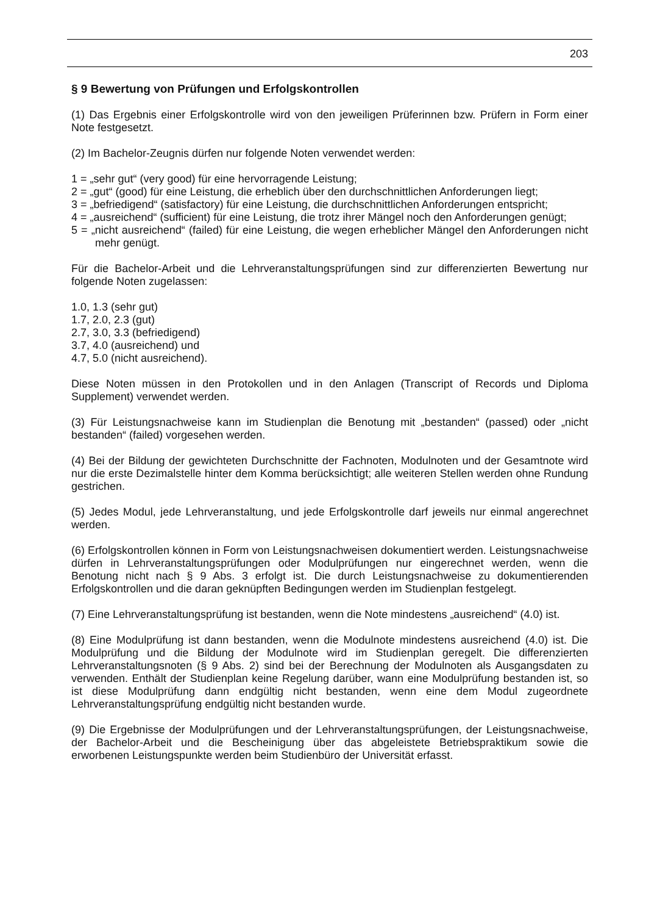203
§ 9 Bewertung von Prüfungen und Erfolgskontrollen
(1) Das Ergebnis einer Erfolgskontrolle wird von den jeweiligen Prüferinnen bzw. Prüfern in Form einer Note festgesetzt.
(2) Im Bachelor-Zeugnis dürfen nur folgende Noten verwendet werden:
1 = „sehr gut“ (very good) für eine hervorragende Leistung;
2 = „gut“ (good) für eine Leistung, die erheblich über den durchschnittlichen Anforderungen liegt;
3 = „befriedigend“ (satisfactory) für eine Leistung, die durchschnittlichen Anforderungen entspricht;
4 = „ausreichend“ (sufficient) für eine Leistung, die trotz ihrer Mängel noch den Anforderungen genügt;
5 = „nicht ausreichend“ (failed) für eine Leistung, die wegen erheblicher Mängel den Anforderungen nicht mehr genügt.
Für die Bachelor-Arbeit und die Lehrveranstaltungsprüfungen sind zur differenzierten Bewertung nur folgende Noten zugelassen:
1.0, 1.3 (sehr gut)
1.7, 2.0, 2.3 (gut)
2.7, 3.0, 3.3 (befriedigend)
3.7, 4.0 (ausreichend) und
4.7, 5.0 (nicht ausreichend).
Diese Noten müssen in den Protokollen und in den Anlagen (Transcript of Records und Diploma Supplement) verwendet werden.
(3) Für Leistungsnachweise kann im Studienplan die Benotung mit „bestanden“ (passed) oder „nicht bestanden“ (failed) vorgesehen werden.
(4) Bei der Bildung der gewichteten Durchschnitte der Fachnoten, Modulnoten und der Gesamtnote wird nur die erste Dezimalstelle hinter dem Komma berücksichtigt; alle weiteren Stellen werden ohne Rundung gestrichen.
(5) Jedes Modul, jede Lehrveranstaltung, und jede Erfolgskontrolle darf jeweils nur einmal angerechnet werden.
(6) Erfolgskontrollen können in Form von Leistungsnachweisen dokumentiert werden. Leistungsnachweise dürfen in Lehrveranstaltungsprüfungen oder Modulprüfungen nur eingerechnet werden, wenn die Benotung nicht nach § 9 Abs. 3 erfolgt ist. Die durch Leistungsnachweise zu dokumentierenden Erfolgskontrollen und die daran geknüpften Bedingungen werden im Studienplan festgelegt.
(7) Eine Lehrveranstaltungsprüfung ist bestanden, wenn die Note mindestens „ausreichend“ (4.0) ist.
(8) Eine Modulprüfung ist dann bestanden, wenn die Modulnote mindestens ausreichend (4.0) ist. Die Modulprüfung und die Bildung der Modulnote wird im Studienplan geregelt. Die differenzierten Lehrveranstaltungsnoten (§ 9 Abs. 2) sind bei der Berechnung der Modulnoten als Ausgangsdaten zu verwenden. Enthält der Studienplan keine Regelung darüber, wann eine Modulprüfung bestanden ist, so ist diese Modulprüfung dann endgültig nicht bestanden, wenn eine dem Modul zugeordnete Lehrveranstaltungsprüfung endgültig nicht bestanden wurde.
(9) Die Ergebnisse der Modulprüfungen und der Lehrveranstaltungsprüfungen, der Leistungsnachweise, der Bachelor-Arbeit und die Bescheinigung über das abgeleistete Betriebspraktikum sowie die erworbenen Leistungspunkte werden beim Studienbüro der Universität erfasst.